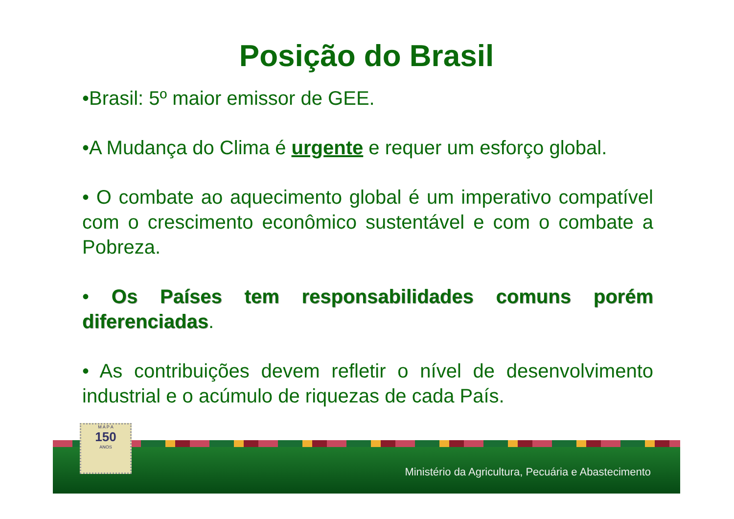Posição do Brasil
•Brasil: 5º maior emissor de GEE.
•A Mudança do Clima é urgente e requer um esforço global.
• O combate ao aquecimento global é um imperativo compatível com o crescimento econômico sustentável e com o combate a Pobreza.
• Os Países tem responsabilidades comuns porém diferenciadas.
• As contribuições devem refletir o nível de desenvolvimento industrial e o acúmulo de riquezas de cada País.
Ministério da Agricultura, Pecuária e Abastecimento
M A P A
150
ANOS